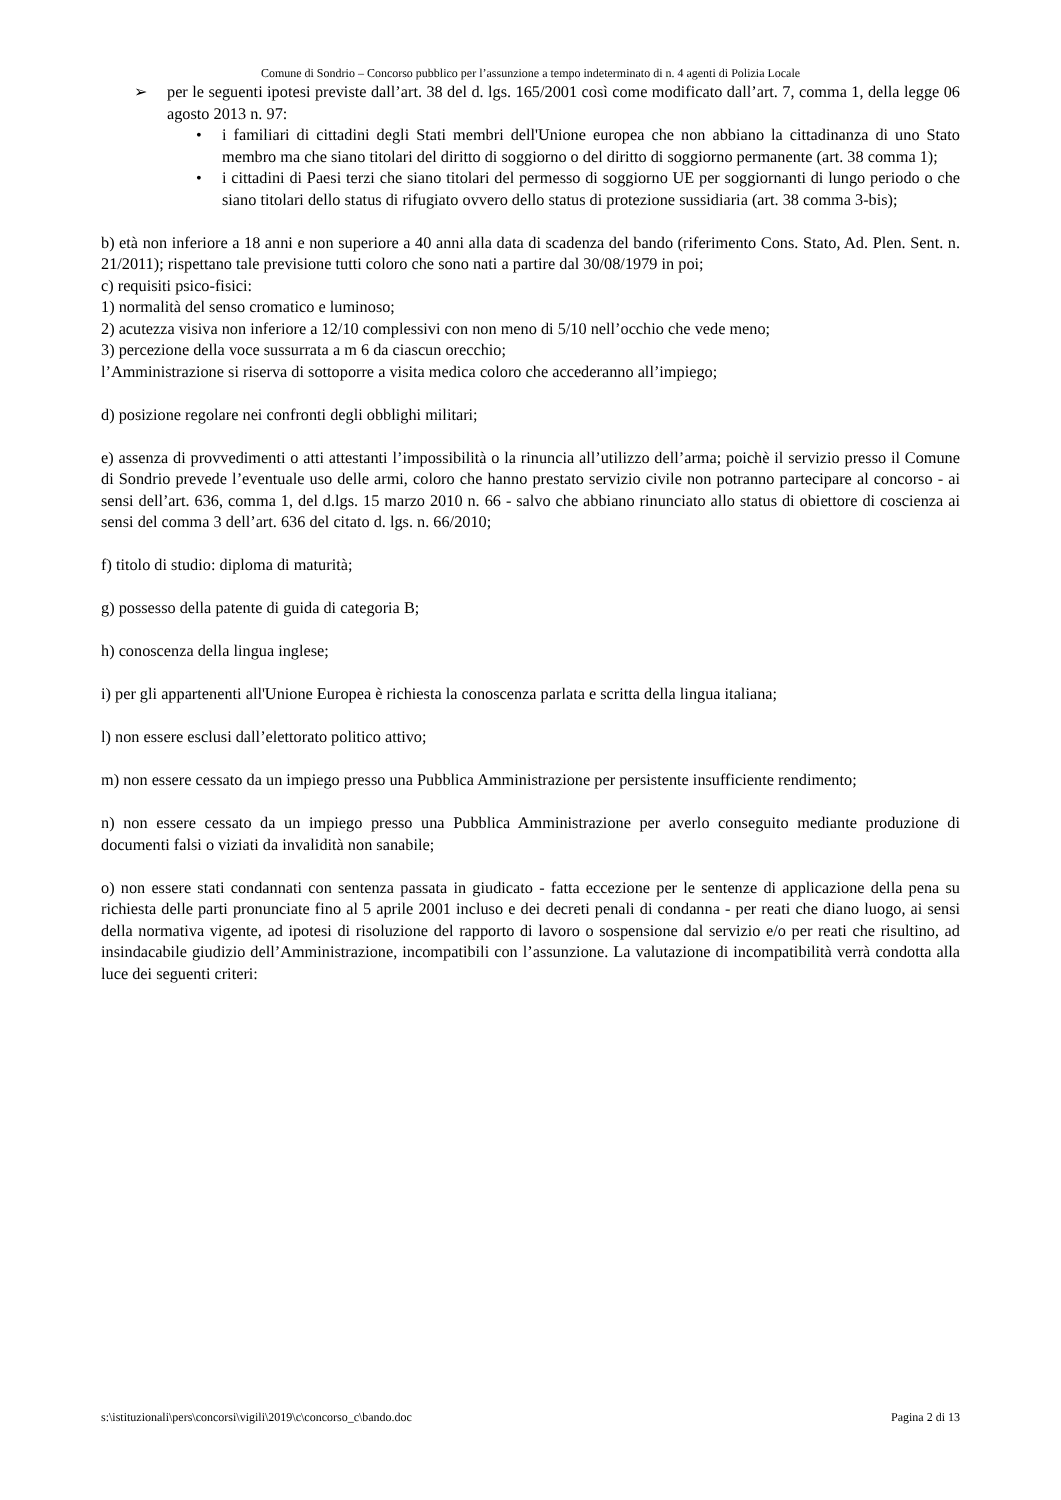Comune di Sondrio – Concorso pubblico per l’assunzione a tempo indeterminato di n. 4 agenti di Polizia Locale
➢ per le seguenti ipotesi previste dall’art. 38 del d. lgs. 165/2001 così come modificato dall’art. 7, comma 1, della legge 06 agosto 2013 n. 97:
• i familiari di cittadini degli Stati membri dell'Unione europea che non abbiano la cittadinanza di uno Stato membro ma che siano titolari del diritto di soggiorno o del diritto di soggiorno permanente (art. 38 comma 1);
• i cittadini di Paesi terzi che siano titolari del permesso di soggiorno UE per soggiornanti di lungo periodo o che siano titolari dello status di rifugiato ovvero dello status di protezione sussidiaria (art. 38 comma 3-bis);
b) età non inferiore a 18 anni e non superiore a 40 anni alla data di scadenza del bando (riferimento Cons. Stato, Ad. Plen. Sent. n. 21/2011); rispettano tale previsione tutti coloro che sono nati a partire dal 30/08/1979 in poi;
c) requisiti psico-fisici:
1) normalità del senso cromatico e luminoso;
2) acutezza visiva non inferiore a 12/10 complessivi con non meno di 5/10 nell’occhio che vede meno;
3) percezione della voce sussurrata a m 6 da ciascun orecchio;
l’Amministrazione si riserva di sottoporre a visita medica coloro che accederanno all’impiego;
d) posizione regolare nei confronti degli obblighi militari;
e) assenza di provvedimenti o atti attestanti l’impossibilità o la rinuncia all’utilizzo dell’arma; poichè il servizio presso il Comune di Sondrio prevede l’eventuale uso delle armi, coloro che hanno prestato servizio civile non potranno partecipare al concorso - ai sensi dell’art. 636, comma 1, del d.lgs. 15 marzo 2010 n. 66 - salvo che abbiano rinunciato allo status di obiettore di coscienza ai sensi del comma 3 dell’art. 636 del citato d. lgs. n. 66/2010;
f) titolo di studio: diploma di maturità;
g) possesso della patente di guida di categoria B;
h) conoscenza della lingua inglese;
i) per gli appartenenti all'Unione Europea è richiesta la conoscenza parlata e scritta della lingua italiana;
l) non essere esclusi dall’elettorato politico attivo;
m) non essere cessato da un impiego presso una Pubblica Amministrazione per persistente insufficiente rendimento;
n) non essere cessato da un impiego presso una Pubblica Amministrazione per averlo conseguito mediante produzione di documenti falsi o viziati da invalidità non sanabile;
o) non essere stati condannati con sentenza passata in giudicato - fatta eccezione per le sentenze di applicazione della pena su richiesta delle parti pronunciate fino al 5 aprile 2001 incluso e dei decreti penali di condanna - per reati che diano luogo, ai sensi della normativa vigente, ad ipotesi di risoluzione del rapporto di lavoro o sospensione dal servizio e/o per reati che risultino, ad insindacabile giudizio dell’Amministrazione, incompatibili con l’assunzione. La valutazione di incompatibilità verrà condotta alla luce dei seguenti criteri:
s:\istituzionali\pers\concorsi\vigili\2019\c\concorso_c\bando.doc Pagina 2 di 13